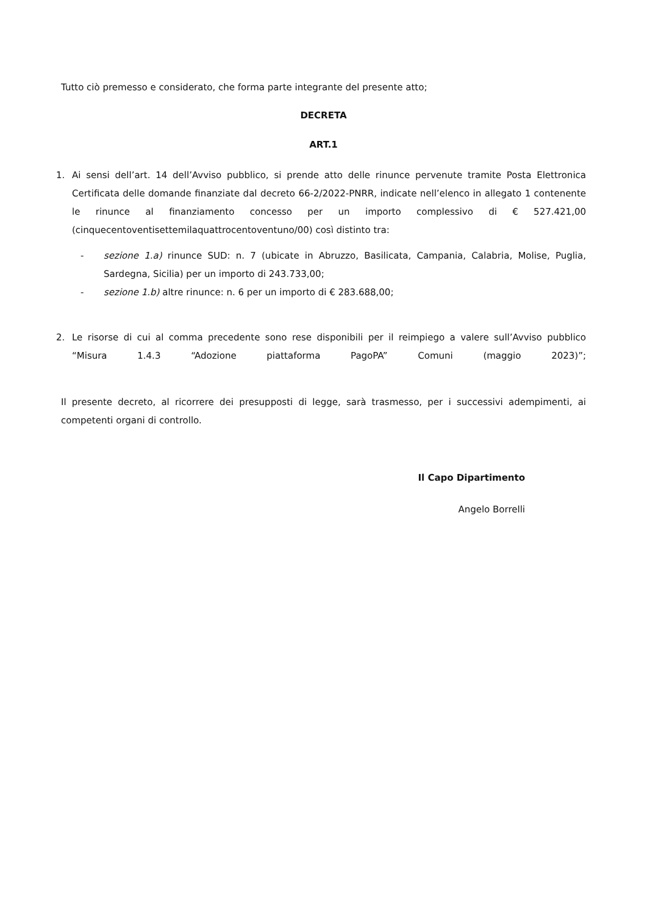Tutto ciò premesso e considerato, che forma parte integrante del presente atto;
DECRETA
ART.1
1. Ai sensi dell’art. 14 dell’Avviso pubblico, si prende atto delle rinunce pervenute tramite Posta Elettronica Certificata delle domande finanziate dal decreto 66-2/2022-PNRR, indicate nell’elenco in allegato 1 contenente le rinunce al finanziamento concesso per un importo complessivo di € 527.421,00 (cinquecentoventisettemilaquattrocentoventuno/00) così distinto tra:
- sezione 1.a) rinunce SUD: n. 7 (ubicate in Abruzzo, Basilicata, Campania, Calabria, Molise, Puglia, Sardegna, Sicilia) per un importo di 243.733,00;
- sezione 1.b) altre rinunce: n. 6 per un importo di € 283.688,00;
2. Le risorse di cui al comma precedente sono rese disponibili per il reimpiego a valere sull’Avviso pubblico “Misura 1.4.3 “Adozione piattaforma PagoPA” Comuni (maggio 2023)”;
Il presente decreto, al ricorrere dei presupposti di legge, sarà trasmesso, per i successivi adempimenti, ai competenti organi di controllo.
Il Capo Dipartimento
Angelo Borrelli